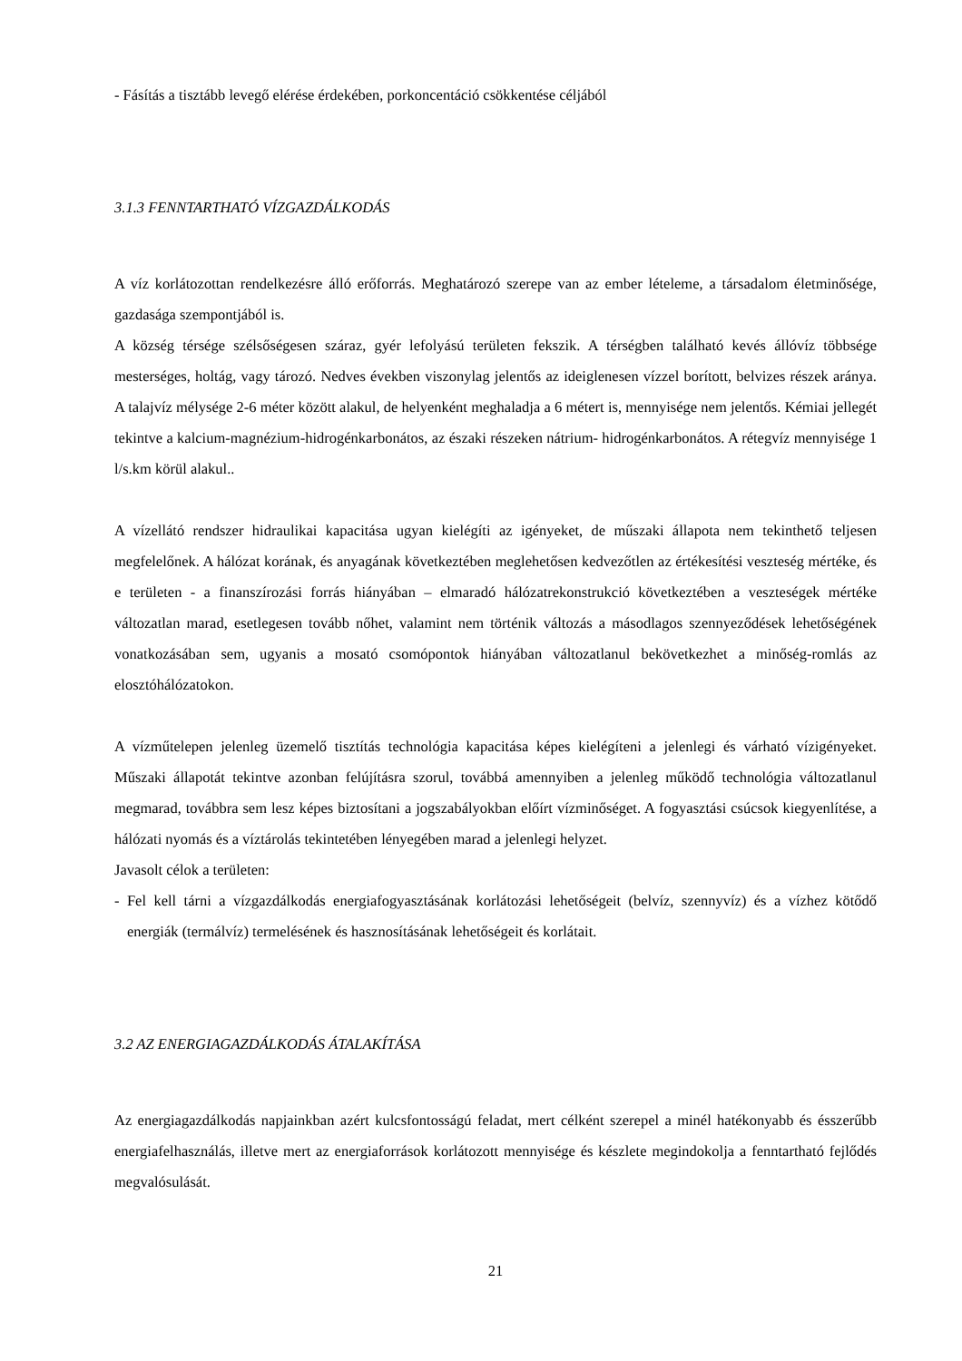- Fásítás a tisztább levegő elérése érdekében, porkoncentáció csökkentése céljából
3.1.3 FENNTARTHATÓ VÍZGAZDÁLKODÁS
A víz korlátozottan rendelkezésre álló erőforrás. Meghatározó szerepe van az ember lételeme, a társadalom életminősége, gazdasága szempontjából is.
A község térsége szélsőségesen száraz, gyér lefolyású területen fekszik. A térségben található kevés állóvíz többsége mesterséges, holtág, vagy tározó. Nedves években viszonylag jelentős az ideiglenesen vízzel borított, belvizes részek aránya. A talajvíz mélysége 2-6 méter között alakul, de helyenként meghaladja a 6 métert is, mennyisége nem jelentős. Kémiai jellegét tekintve a kalcium-magnézium-hidrogénkarbonátos, az északi részeken nátrium- hidrogénkarbonátos. A rétegvíz mennyisége 1 l/s.km körül alakul..
A vízellátó rendszer hidraulikai kapacitása ugyan kielégíti az igényeket, de műszaki állapota nem tekinthető teljesen megfelelőnek. A hálózat korának, és anyagának következtében meglehetősen kedvezőtlen az értékesítési veszteség mértéke, és e területen - a finanszírozási forrás hiányában – elmaradó hálózatrekonstrukció következtében a veszteségek mértéke változatlan marad, esetlegesen tovább nőhet, valamint nem történik változás a másodlagos szennyeződések lehetőségének vonatkozásában sem, ugyanis a mosató csomópontok hiányában változatlanul bekövetkezhet a minőség-romlás az elosztóhálózatokon.
A vízműtelepen jelenleg üzemelő tisztítás technológia kapacitása képes kielégíteni a jelenlegi és várható vízigényeket. Műszaki állapotát tekintve azonban felújításra szorul, továbbá amennyiben a jelenleg működő technológia változatlanul megmarad, továbbra sem lesz képes biztosítani a jogszabályokban előírt vízminőséget. A fogyasztási csúcsok kiegyenlítése, a hálózati nyomás és a víztárolás tekintetében lényegében marad a jelenlegi helyzet.
Javasolt célok a területen:
- Fel kell tárni a vízgazdálkodás energiafogyasztásának korlátozási lehetőségeit (belvíz, szennyvíz) és a vízhez kötődő energiák (termálvíz) termelésének és hasznosításának lehetőségeit és korlátait.
3.2 AZ ENERGIAGAZDÁLKODÁS ÁTALAKÍTÁSA
Az energiagazdálkodás napjainkban azért kulcsfontosságú feladat, mert célként szerepel a minél hatékonyabb és ésszerűbb energiafelhasználás, illetve mert az energiaforrások korlátozott mennyisége és készlete megindokolja a fenntartható fejlődés megvalósulását.
21